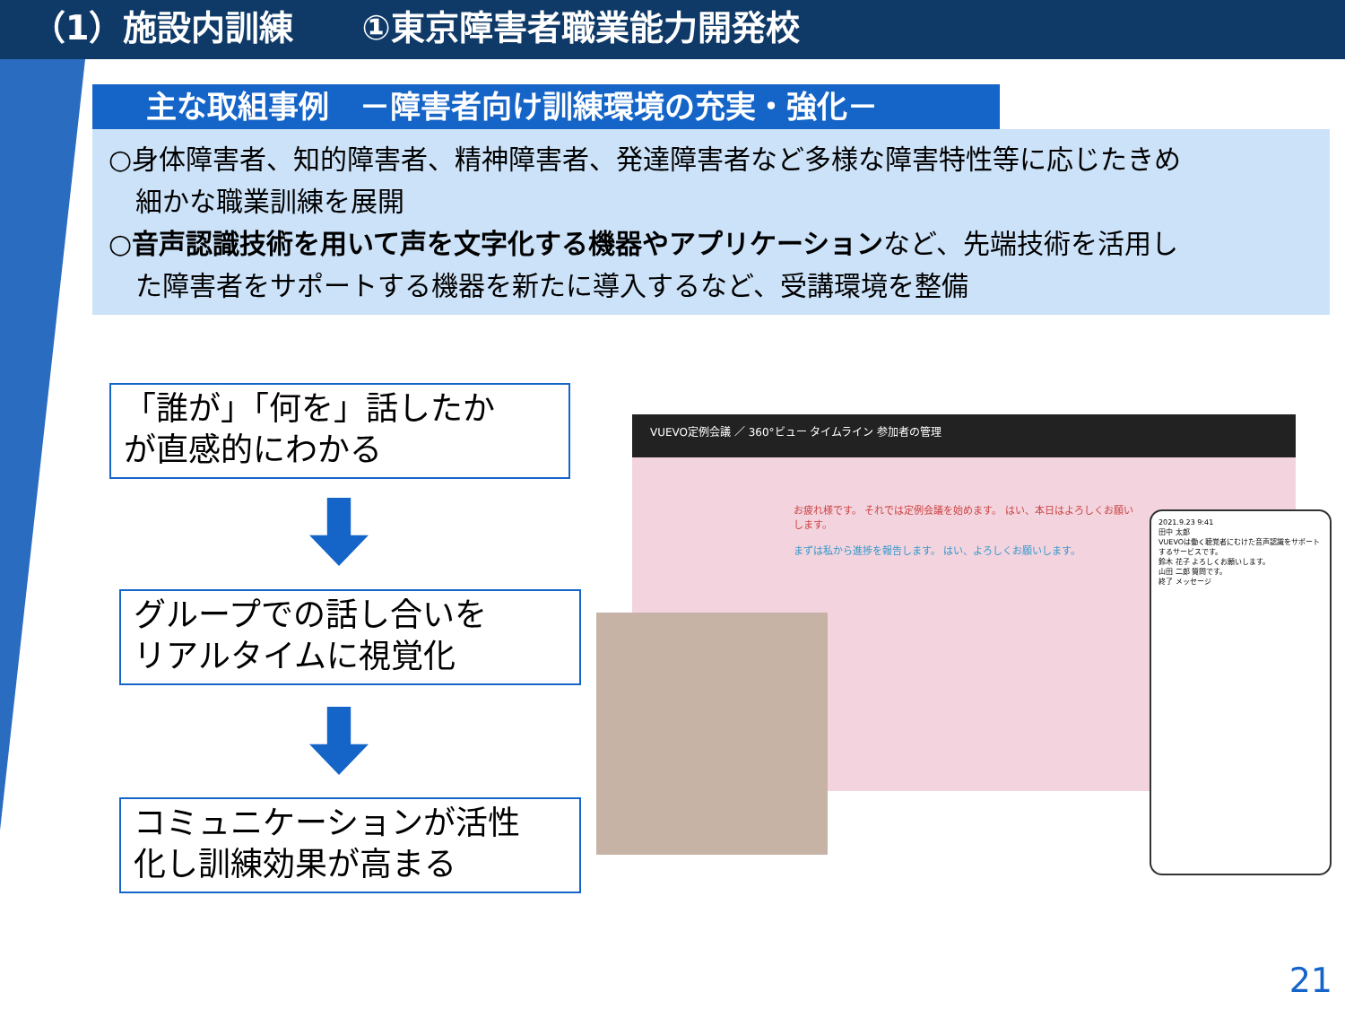（1）施設内訓練　　①東京障害者職業能力開発校
主な取組事例　－障害者向け訓練環境の充実・強化－
○身体障害者、知的障害者、精神障害者、発達障害者など多様な障害特性等に応じたきめ
　細かな職業訓練を展開
○音声認識技術を用いて声を文字化する機器やアプリケーションなど、先端技術を活用し
　た障害者をサポートする機器を新たに導入するなど、受講環境を整備
「誰が」「何を」話したか
が直感的にわかる
グループでの話し合いを
リアルタイムに視覚化
コミュニケーションが活性
化し訓練効果が高まる
VUEVO定例会議 ／ 360°ビュー タイムライン 参加者の管理
お疲れ様です。 それでは定例会議を始めます。 はい、本日はよろしくお願いします。
まずは私から進捗を報告します。 はい、よろしくお願いします。
2021.9.23 9:41
田中 太郎
VUEVOは働く聴覚者にむけた音声認識をサポートするサービスです。
鈴木 花子 よろしくお願いします。
山田 二郎 質問です。
終了 メッセージ
21